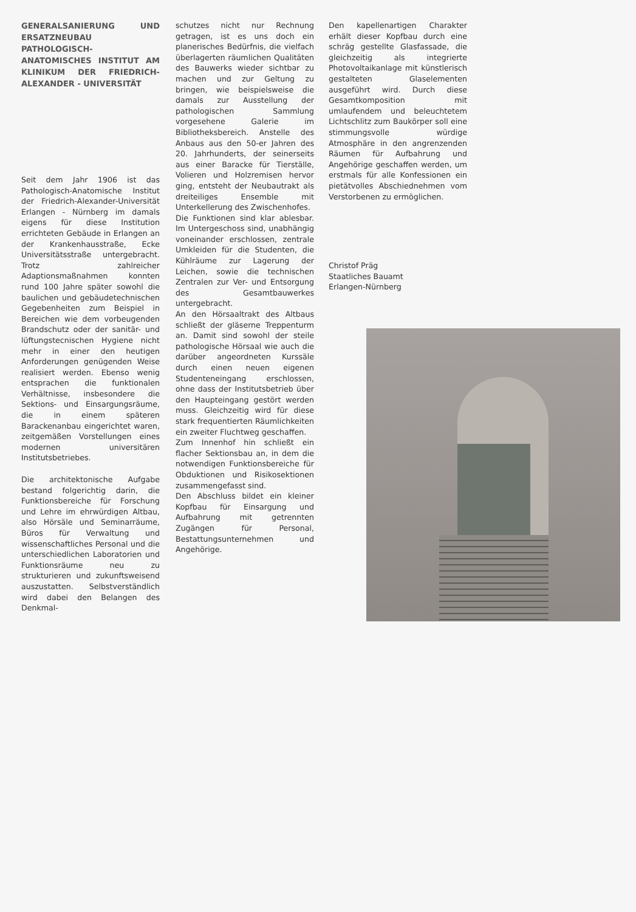GENERALSANIERUNG UND ERSATZNEUBAU PATHOLOGISCH-ANATOMISCHES INSTITUT AM KLINIKUM DER FRIEDRICH-ALEXANDER - UNIVERSITÄT
Seit dem Jahr 1906 ist das Pathologisch-Anatomische Institut der Friedrich-Alexander-Universität Erlangen - Nürnberg im damals eigens für diese Institution errichteten Gebäude in Erlangen an der Krankenhausstraße, Ecke Universitätsstraße untergebracht. Trotz zahlreicher Adaptionsmaßnahmen konnten rund 100 Jahre später sowohl die baulichen und gebäudetechnischen Gegebenheiten zum Beispiel in Bereichen wie dem vorbeugenden Brandschutz oder der sanitär- und lüftungstecnischen Hygiene nicht mehr in einer den heutigen Anforderungen genügenden Weise realisiert werden. Ebenso wenig entsprachen die funktionalen Verhältnisse, insbesondere die Sektions- und Einsargungsräume, die in einem späteren Barackenanbau eingerichtet waren, zeitgemäßen Vorstellungen eines modernen universitären Institutsbetriebes.
Die architektonische Aufgabe bestand folgerichtig darin, die Funktionsbereiche für Forschung und Lehre im ehrwürdigen Altbau, also Hörsäle und Seminarräume, Büros für Verwaltung und wissenschaftliches Personal und die unterschiedlichen Laboratorien und Funktionsräume neu zu strukturieren und zukunftsweisend auszustatten. Selbstverständlich wird dabei den Belangen des Denkmal-
schutzes nicht nur Rechnung getragen, ist es uns doch ein planerisches Bedürfnis, die vielfach überlagerten räumlichen Qualitäten des Bauwerks wieder sichtbar zu machen und zur Geltung zu bringen, wie beispielsweise die damals zur Ausstellung der pathologischen Sammlung vorgesehene Galerie im Bibliotheksbereich. Anstelle des Anbaus aus den 50-er Jahren des 20. Jahrhunderts, der seinerseits aus einer Baracke für Tierställe, Volieren und Holzremisen hervor ging, entsteht der Neubautrakt als dreiteiliges Ensemble mit Unterkellerung des Zwischenhofes.
Die Funktionen sind klar ablesbar. Im Untergeschoss sind, unabhängig voneinander erschlossen, zentrale Umkleiden für die Studenten, die Kühlräume zur Lagerung der Leichen, sowie die technischen Zentralen zur Ver- und Entsorgung des Gesamtbauwerkes untergebracht.
An den Hörsaaltrakt des Altbaus schließt der gläserne Treppenturm an. Damit sind sowohl der steile pathologische Hörsaal wie auch die darüber angeordneten Kurssäle durch einen neuen eigenen Studenteneingang erschlossen, ohne dass der Institutsbetrieb über den Haupteingang gestört werden muss. Gleichzeitig wird für diese stark frequentierten Räumlichkeiten ein zweiter Fluchtweg geschaffen.
Zum Innenhof hin schließt ein flacher Sektionsbau an, in dem die notwendigen Funktionsbereiche für Obduktionen und Risikosektionen zusammengefasst sind.
Den Abschluss bildet ein kleiner Kopfbau für Einsargung und Aufbahrung mit getrennten Zugängen für Personal, Bestattungsunternehmen und Angehörige.
Den kapellenartigen Charakter erhält dieser Kopfbau durch eine schräg gestellte Glasfassade, die gleichzeitig als integrierte Photovoltaikanlage mit künstlerisch gestalteten Glaselementen ausgeführt wird. Durch diese Gesamtkomposition mit umlaufendem und beleuchtetem Lichtschlitz zum Baukörper soll eine stimmungsvolle würdige Atmosphäre in den angrenzenden Räumen für Aufbahrung und Angehörige geschaffen werden, um erstmals für alle Konfessionen ein pietätvolles Abschiednehmen vom Verstorbenen zu ermöglichen.
Christof Präg
Staatliches Bauamt
Erlangen-Nürnberg